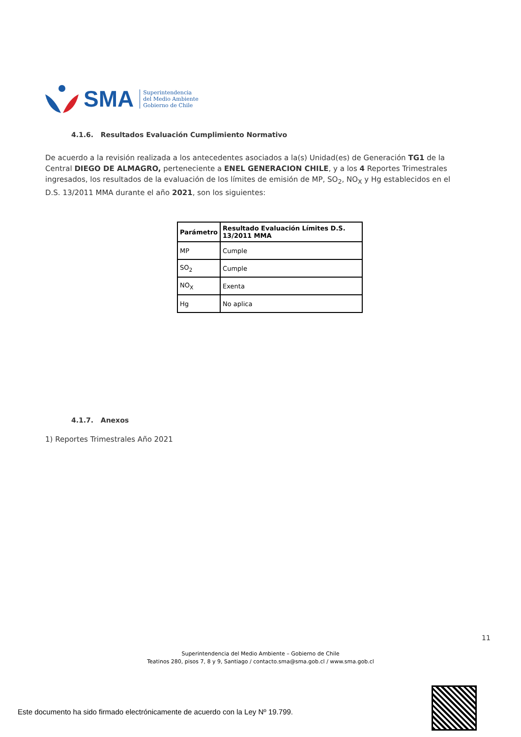SMA
Superintendencia
del Medio Ambiente
Gobierno de Chile
4.1.6. Resultados Evaluación Cumplimiento Normativo
De acuerdo a la revisión realizada a los antecedentes asociados a la(s) Unidad(es) de Generación TG1 de la Central DIEGO DE ALMAGRO, perteneciente a ENEL GENERACION CHILE, y a los 4 Reportes Trimestrales ingresados, los resultados de la evaluación de los límites de emisión de MP, SO<sub>2</sub>, NO<sub>X</sub> y Hg establecidos en el D.S. 13/2011 MMA durante el año 2021, son los siguientes:
| Parámetro | Resultado Evaluación Límites D.S. 13/2011 MMA |
| --- | --- |
| MP | Cumple |
| SO<sub>2</sub> | Cumple |
| NO<sub>X</sub> | Exenta |
| Hg | No aplica |
4.1.7. Anexos
1) Reportes Trimestrales Año 2021
11
Superintendencia del Medio Ambiente – Gobierno de Chile
Teatinos 280, pisos 7, 8 y 9, Santiago / contacto.sma@sma.gob.cl / www.sma.gob.cl
Este documento ha sido firmado electrónicamente de acuerdo con la Ley Nº 19.799.